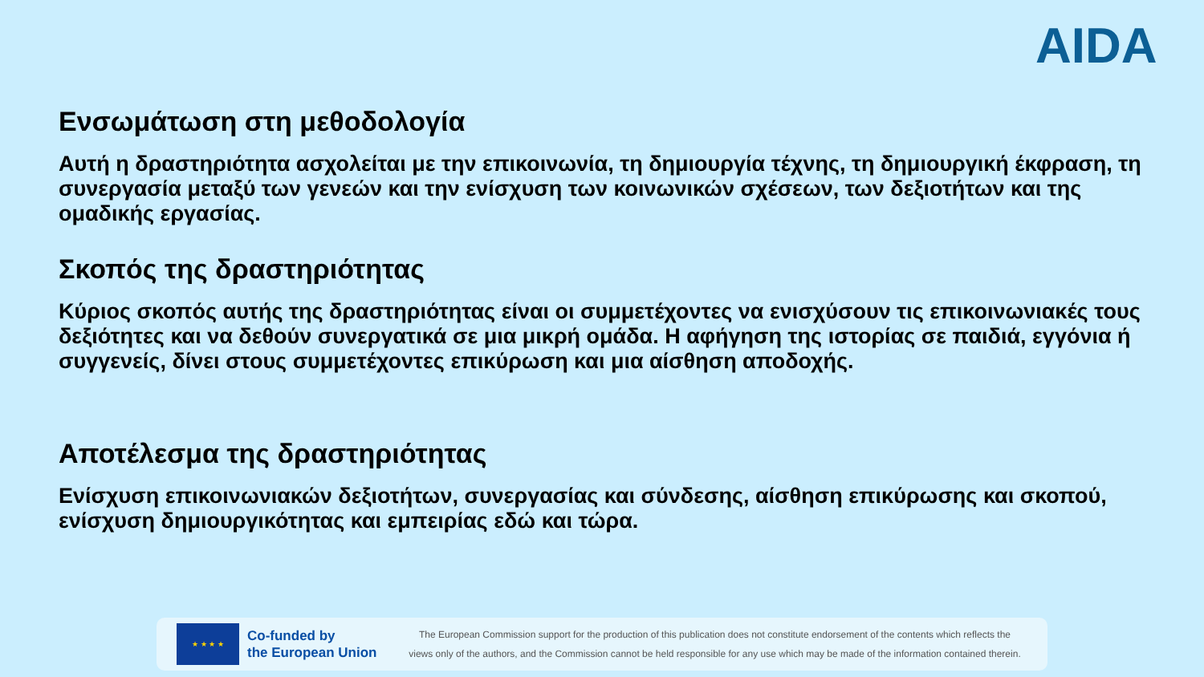AIDA
Ενσωμάτωση στη μεθοδολογία
Αυτή η δραστηριότητα ασχολείται με την επικοινωνία, τη δημιουργία τέχνης, τη δημιουργική έκφραση, τη συνεργασία μεταξύ των γενεών και την ενίσχυση των κοινωνικών σχέσεων, των δεξιοτήτων και της ομαδικής εργασίας.
Σκοπός της δραστηριότητας
Κύριος σκοπός αυτής της δραστηριότητας είναι οι συμμετέχοντες να ενισχύσουν τις επικοινωνιακές τους δεξιότητες και να δεθούν συνεργατικά σε μια μικρή ομάδα. Η αφήγηση της ιστορίας σε παιδιά, εγγόνια ή συγγενείς, δίνει στους συμμετέχοντες επικύρωση και μια αίσθηση αποδοχής.
Αποτέλεσμα της δραστηριότητας
Ενίσχυση επικοινωνιακών δεξιοτήτων, συνεργασίας και σύνδεσης, αίσθηση επικύρωσης και σκοπού, ενίσχυση δημιουργικότητας και εμπειρίας εδώ και τώρα.
★ ★ ★ ★
Co-funded by
the European Union
The European Commission support for the production of this publication does not constitute endorsement of the contents which reflects the
views only of the authors, and the Commission cannot be held responsible for any use which may be made of the information contained therein.